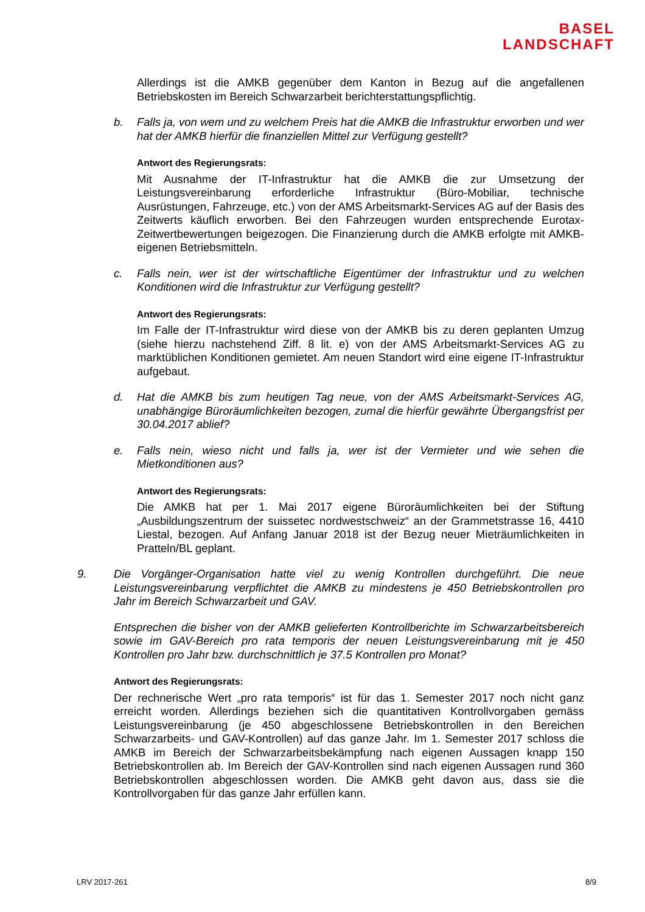BASEL
LANDSCHAFT
Allerdings ist die AMKB gegenüber dem Kanton in Bezug auf die angefallenen Betriebskosten im Bereich Schwarzarbeit berichterstattungspflichtig.
b. Falls ja, von wem und zu welchem Preis hat die AMKB die Infrastruktur erworben und wer hat der AMKB hierfür die finanziellen Mittel zur Verfügung gestellt?
Antwort des Regierungsrats:
Mit Ausnahme der IT-Infrastruktur hat die AMKB die zur Umsetzung der Leistungsvereinbarung erforderliche Infrastruktur (Büro-Mobiliar, technische Ausrüstungen, Fahrzeuge, etc.) von der AMS Arbeitsmarkt-Services AG auf der Basis des Zeitwerts käuflich erworben. Bei den Fahrzeugen wurden entsprechende Eurotax-Zeitwertbewertungen beigezogen. Die Finanzierung durch die AMKB erfolgte mit AMKB-eigenen Betriebsmitteln.
c. Falls nein, wer ist der wirtschaftliche Eigentümer der Infrastruktur und zu welchen Konditionen wird die Infrastruktur zur Verfügung gestellt?
Antwort des Regierungsrats:
Im Falle der IT-Infrastruktur wird diese von der AMKB bis zu deren geplanten Umzug (siehe hierzu nachstehend Ziff. 8 lit. e) von der AMS Arbeitsmarkt-Services AG zu marktüblichen Konditionen gemietet. Am neuen Standort wird eine eigene IT-Infrastruktur aufgebaut.
d. Hat die AMKB bis zum heutigen Tag neue, von der AMS Arbeitsmarkt-Services AG, unabhängige Büroräumlichkeiten bezogen, zumal die hierfür gewährte Übergangsfrist per 30.04.2017 ablief?
e. Falls nein, wieso nicht und falls ja, wer ist der Vermieter und wie sehen die Mietkonditionen aus?
Antwort des Regierungsrats:
Die AMKB hat per 1. Mai 2017 eigene Büroräumlichkeiten bei der Stiftung „Ausbildungszentrum der suissetec nordwestschweiz“ an der Grammetstrasse 16, 4410 Liestal, bezogen. Auf Anfang Januar 2018 ist der Bezug neuer Mieträumlichkeiten in Pratteln/BL geplant.
9. Die Vorgänger-Organisation hatte viel zu wenig Kontrollen durchgeführt. Die neue Leistungsvereinbarung verpflichtet die AMKB zu mindestens je 450 Betriebskontrollen pro Jahr im Bereich Schwarzarbeit und GAV.
Entsprechen die bisher von der AMKB gelieferten Kontrollberichte im Schwarzarbeitsbereich sowie im GAV-Bereich pro rata temporis der neuen Leistungsvereinbarung mit je 450 Kontrollen pro Jahr bzw. durchschnittlich je 37.5 Kontrollen pro Monat?
Antwort des Regierungsrats:
Der rechnerische Wert „pro rata temporis“ ist für das 1. Semester 2017 noch nicht ganz erreicht worden. Allerdings beziehen sich die quantitativen Kontrollvorgaben gemäss Leistungsvereinbarung (je 450 abgeschlossene Betriebskontrollen in den Bereichen Schwarzarbeits- und GAV-Kontrollen) auf das ganze Jahr. Im 1. Semester 2017 schloss die AMKB im Bereich der Schwarzarbeitsbekämpfung nach eigenen Aussagen knapp 150 Betriebskontrollen ab. Im Bereich der GAV-Kontrollen sind nach eigenen Aussagen rund 360 Betriebskontrollen abgeschlossen worden. Die AMKB geht davon aus, dass sie die Kontrollvorgaben für das ganze Jahr erfüllen kann.
LRV 2017-261 8/9